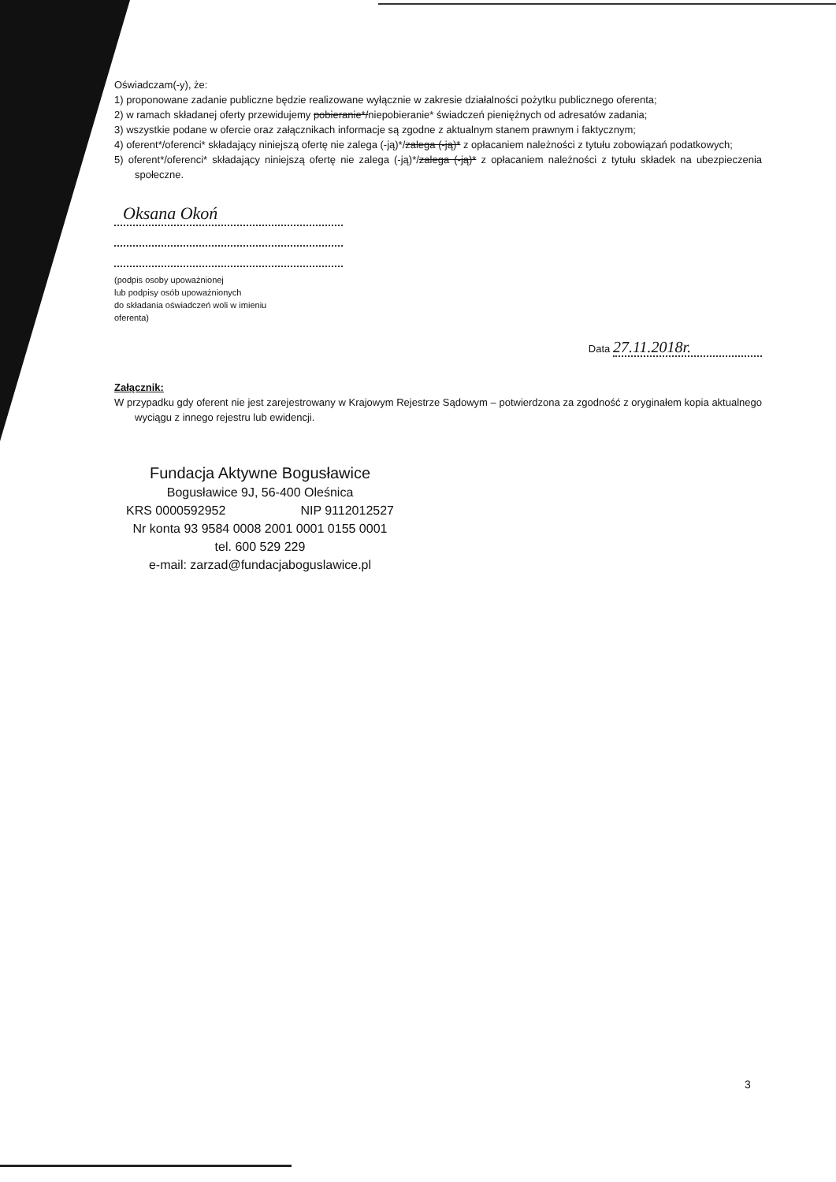Oświadczam(-y), że:
1) proponowane zadanie publiczne będzie realizowane wyłącznie w zakresie działalności pożytku publicznego oferenta;
2) w ramach składanej oferty przewidujemy pobieranie*/niepobieranie* świadczeń pieniężnych od adresatów zadania;
3) wszystkie podane w ofercie oraz załącznikach informacje są zgodne z aktualnym stanem prawnym i faktycznym;
4) oferent*/oferenci* składający niniejszą ofertę nie zalega (-ją)*/zalega (-ją)* z opłacaniem należności z tytułu zobowiązań podatkowych;
5) oferent*/oferenci* składający niniejszą ofertę nie zalega (-ją)*/zalega (-ją)* z opłacaniem należności z tytułu składek na ubezpieczenia społeczne.
Oksana Okoń
(podpis osoby upoważnionej
lub podpisy osób upoważnionych
do składania oświadczeń woli w imieniu
oferenta)
Data 27.11.2018r.
Załącznik:
W przypadku gdy oferent nie jest zarejestrowany w Krajowym Rejestrze Sądowym – potwierdzona za zgodność z oryginałem kopia aktualnego wyciągu z innego rejestru lub ewidencji.
Fundacja Aktywne Bogusławice
Bogusławice 9J, 56-400 Oleśnica
KRS 0000592952 NIP 9112012527
Nr konta 93 9584 0008 2001 0001 0155 0001
tel. 600 529 229
e-mail: zarzad@fundacjaboguslawice.pl
3